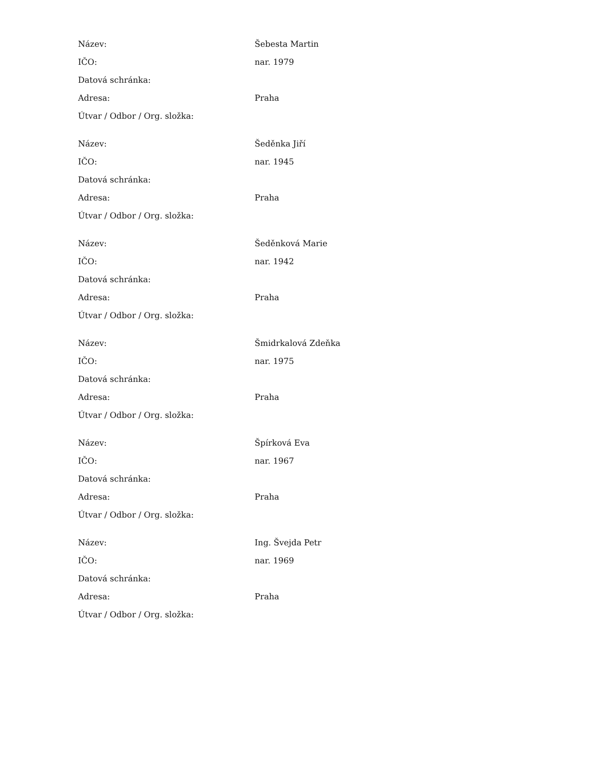| Název: | Šebesta Martin |
| IČO: | nar. 1979 |
| Datová schránka: | |
| Adresa: | Praha |
| Útvar / Odbor / Org. složka: | |
| Název: | Šeděnka Jiří |
| IČO: | nar. 1945 |
| Datová schránka: | |
| Adresa: | Praha |
| Útvar / Odbor / Org. složka: | |
| Název: | Šeděnková Marie |
| IČO: | nar. 1942 |
| Datová schránka: | |
| Adresa: | Praha |
| Útvar / Odbor / Org. složka: | |
| Název: | Šmidrkalová Zdeňka |
| IČO: | nar. 1975 |
| Datová schránka: | |
| Adresa: | Praha |
| Útvar / Odbor / Org. složka: | |
| Název: | Špírková Eva |
| IČO: | nar. 1967 |
| Datová schránka: | |
| Adresa: | Praha |
| Útvar / Odbor / Org. složka: | |
| Název: | Ing. Švejda Petr |
| IČO: | nar. 1969 |
| Datová schránka: | |
| Adresa: | Praha |
| Útvar / Odbor / Org. složka: | |